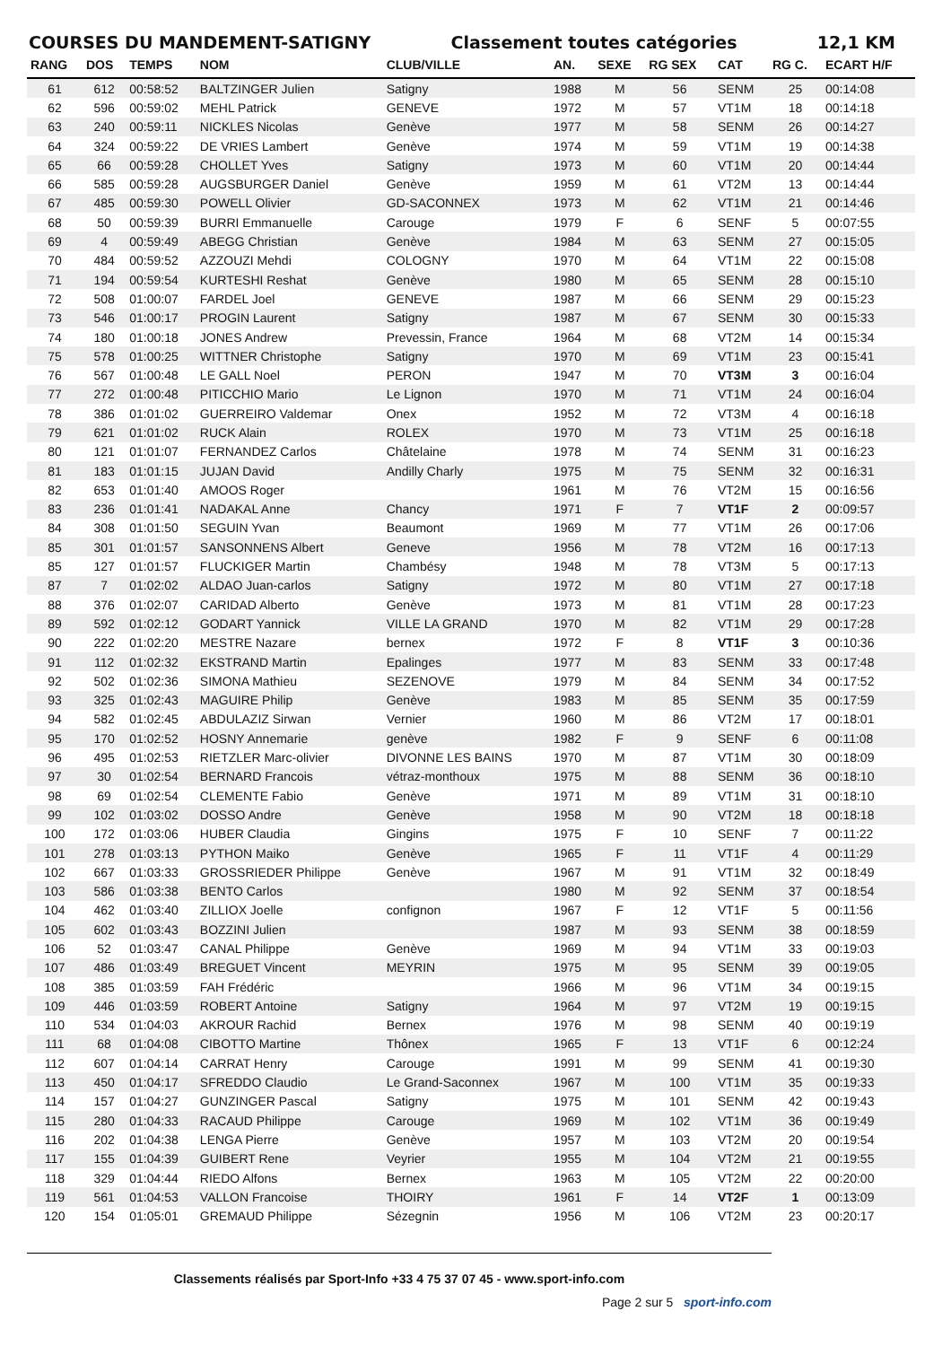COURSES DU MANDEMENT-SATIGNY Classement toutes catégories 12,1 KM
| RANG | DOS | TEMPS | NOM | CLUB/VILLE | AN. | SEXE | RG SEX | CAT | RG C. | ECART H/F |
| --- | --- | --- | --- | --- | --- | --- | --- | --- | --- | --- |
| 61 | 612 | 00:58:52 | BALTZINGER Julien | Satigny | 1988 | M | 56 | SENM | 25 | 00:14:08 |
| 62 | 596 | 00:59:02 | MEHL Patrick | GENEVE | 1972 | M | 57 | VT1M | 18 | 00:14:18 |
| 63 | 240 | 00:59:11 | NICKLES Nicolas | Genève | 1977 | M | 58 | SENM | 26 | 00:14:27 |
| 64 | 324 | 00:59:22 | DE VRIES Lambert | Genève | 1974 | M | 59 | VT1M | 19 | 00:14:38 |
| 65 | 66 | 00:59:28 | CHOLLET Yves | Satigny | 1973 | M | 60 | VT1M | 20 | 00:14:44 |
| 66 | 585 | 00:59:28 | AUGSBURGER Daniel | Genève | 1959 | M | 61 | VT2M | 13 | 00:14:44 |
| 67 | 485 | 00:59:30 | POWELL Olivier | GD-SACONNEX | 1973 | M | 62 | VT1M | 21 | 00:14:46 |
| 68 | 50 | 00:59:39 | BURRI Emmanuelle | Carouge | 1979 | F | 6 | SENF | 5 | 00:07:55 |
| 69 | 4 | 00:59:49 | ABEGG Christian | Genève | 1984 | M | 63 | SENM | 27 | 00:15:05 |
| 70 | 484 | 00:59:52 | AZZOUZI Mehdi | COLOGNY | 1970 | M | 64 | VT1M | 22 | 00:15:08 |
| 71 | 194 | 00:59:54 | KURTESHI Reshat | Genève | 1980 | M | 65 | SENM | 28 | 00:15:10 |
| 72 | 508 | 01:00:07 | FARDEL Joel | GENEVE | 1987 | M | 66 | SENM | 29 | 00:15:23 |
| 73 | 546 | 01:00:17 | PROGIN Laurent | Satigny | 1987 | M | 67 | SENM | 30 | 00:15:33 |
| 74 | 180 | 01:00:18 | JONES Andrew | Prevessin, France | 1964 | M | 68 | VT2M | 14 | 00:15:34 |
| 75 | 578 | 01:00:25 | WITTNER Christophe | Satigny | 1970 | M | 69 | VT1M | 23 | 00:15:41 |
| 76 | 567 | 01:00:48 | LE GALL Noel | PERON | 1947 | M | 70 | VT3M | 3 | 00:16:04 |
| 77 | 272 | 01:00:48 | PITICCHIO Mario | Le Lignon | 1970 | M | 71 | VT1M | 24 | 00:16:04 |
| 78 | 386 | 01:01:02 | GUERREIRO Valdemar | Onex | 1952 | M | 72 | VT3M | 4 | 00:16:18 |
| 79 | 621 | 01:01:02 | RUCK Alain | ROLEX | 1970 | M | 73 | VT1M | 25 | 00:16:18 |
| 80 | 121 | 01:01:07 | FERNANDEZ Carlos | Châtelaine | 1978 | M | 74 | SENM | 31 | 00:16:23 |
| 81 | 183 | 01:01:15 | JUJAN David | Andilly Charly | 1975 | M | 75 | SENM | 32 | 00:16:31 |
| 82 | 653 | 01:01:40 | AMOOS Roger | | 1961 | M | 76 | VT2M | 15 | 00:16:56 |
| 83 | 236 | 01:01:41 | NADAKAL Anne | Chancy | 1971 | F | 7 | VT1F | 2 | 00:09:57 |
| 84 | 308 | 01:01:50 | SEGUIN Yvan | Beaumont | 1969 | M | 77 | VT1M | 26 | 00:17:06 |
| 85 | 301 | 01:01:57 | SANSONNENS Albert | Geneve | 1956 | M | 78 | VT2M | 16 | 00:17:13 |
| 85 | 127 | 01:01:57 | FLUCKIGER Martin | Chambésy | 1948 | M | 78 | VT3M | 5 | 00:17:13 |
| 87 | 7 | 01:02:02 | ALDAO Juan-carlos | Satigny | 1972 | M | 80 | VT1M | 27 | 00:17:18 |
| 88 | 376 | 01:02:07 | CARIDAD Alberto | Genève | 1973 | M | 81 | VT1M | 28 | 00:17:23 |
| 89 | 592 | 01:02:12 | GODART Yannick | VILLE LA GRAND | 1970 | M | 82 | VT1M | 29 | 00:17:28 |
| 90 | 222 | 01:02:20 | MESTRE Nazare | bernex | 1972 | F | 8 | VT1F | 3 | 00:10:36 |
| 91 | 112 | 01:02:32 | EKSTRAND Martin | Epalinges | 1977 | M | 83 | SENM | 33 | 00:17:48 |
| 92 | 502 | 01:02:36 | SIMONA Mathieu | SEZENOVE | 1979 | M | 84 | SENM | 34 | 00:17:52 |
| 93 | 325 | 01:02:43 | MAGUIRE Philip | Genève | 1983 | M | 85 | SENM | 35 | 00:17:59 |
| 94 | 582 | 01:02:45 | ABDULAZIZ Sirwan | Vernier | 1960 | M | 86 | VT2M | 17 | 00:18:01 |
| 95 | 170 | 01:02:52 | HOSNY Annemarie | genève | 1982 | F | 9 | SENF | 6 | 00:11:08 |
| 96 | 495 | 01:02:53 | RIETZLER Marc-olivier | DIVONNE LES BAINS | 1970 | M | 87 | VT1M | 30 | 00:18:09 |
| 97 | 30 | 01:02:54 | BERNARD Francois | vétraz-monthoux | 1975 | M | 88 | SENM | 36 | 00:18:10 |
| 98 | 69 | 01:02:54 | CLEMENTE Fabio | Genève | 1971 | M | 89 | VT1M | 31 | 00:18:10 |
| 99 | 102 | 01:03:02 | DOSSO Andre | Genève | 1958 | M | 90 | VT2M | 18 | 00:18:18 |
| 100 | 172 | 01:03:06 | HUBER Claudia | Gingins | 1975 | F | 10 | SENF | 7 | 00:11:22 |
| 101 | 278 | 01:03:13 | PYTHON Maiko | Genève | 1965 | F | 11 | VT1F | 4 | 00:11:29 |
| 102 | 667 | 01:03:33 | GROSSRIEDER Philippe | Genève | 1967 | M | 91 | VT1M | 32 | 00:18:49 |
| 103 | 586 | 01:03:38 | BENTO Carlos | | 1980 | M | 92 | SENM | 37 | 00:18:54 |
| 104 | 462 | 01:03:40 | ZILLIOX Joelle | confignon | 1967 | F | 12 | VT1F | 5 | 00:11:56 |
| 105 | 602 | 01:03:43 | BOZZINI Julien | | 1987 | M | 93 | SENM | 38 | 00:18:59 |
| 106 | 52 | 01:03:47 | CANAL Philippe | Genève | 1969 | M | 94 | VT1M | 33 | 00:19:03 |
| 107 | 486 | 01:03:49 | BREGUET Vincent | MEYRIN | 1975 | M | 95 | SENM | 39 | 00:19:05 |
| 108 | 385 | 01:03:59 | FAH Frédéric | | 1966 | M | 96 | VT1M | 34 | 00:19:15 |
| 109 | 446 | 01:03:59 | ROBERT Antoine | Satigny | 1964 | M | 97 | VT2M | 19 | 00:19:15 |
| 110 | 534 | 01:04:03 | AKROUR Rachid | Bernex | 1976 | M | 98 | SENM | 40 | 00:19:19 |
| 111 | 68 | 01:04:08 | CIBOTTO Martine | Thônex | 1965 | F | 13 | VT1F | 6 | 00:12:24 |
| 112 | 607 | 01:04:14 | CARRAT Henry | Carouge | 1991 | M | 99 | SENM | 41 | 00:19:30 |
| 113 | 450 | 01:04:17 | SFREDDO Claudio | Le Grand-Saconnex | 1967 | M | 100 | VT1M | 35 | 00:19:33 |
| 114 | 157 | 01:04:27 | GUNZINGER Pascal | Satigny | 1975 | M | 101 | SENM | 42 | 00:19:43 |
| 115 | 280 | 01:04:33 | RACAUD Philippe | Carouge | 1969 | M | 102 | VT1M | 36 | 00:19:49 |
| 116 | 202 | 01:04:38 | LENGA Pierre | Genève | 1957 | M | 103 | VT2M | 20 | 00:19:54 |
| 117 | 155 | 01:04:39 | GUIBERT Rene | Veyrier | 1955 | M | 104 | VT2M | 21 | 00:19:55 |
| 118 | 329 | 01:04:44 | RIEDO Alfons | Bernex | 1963 | M | 105 | VT2M | 22 | 00:20:00 |
| 119 | 561 | 01:04:53 | VALLON Francoise | THOIRY | 1961 | F | 14 | VT2F | 1 | 00:13:09 |
| 120 | 154 | 01:05:01 | GREMAUD Philippe | Sézegnin | 1956 | M | 106 | VT2M | 23 | 00:20:17 |
Classements réalisés par Sport-Info +33 4 75 37 07 45 - www.sport-info.com
Page 2 sur 5 sport-info.com